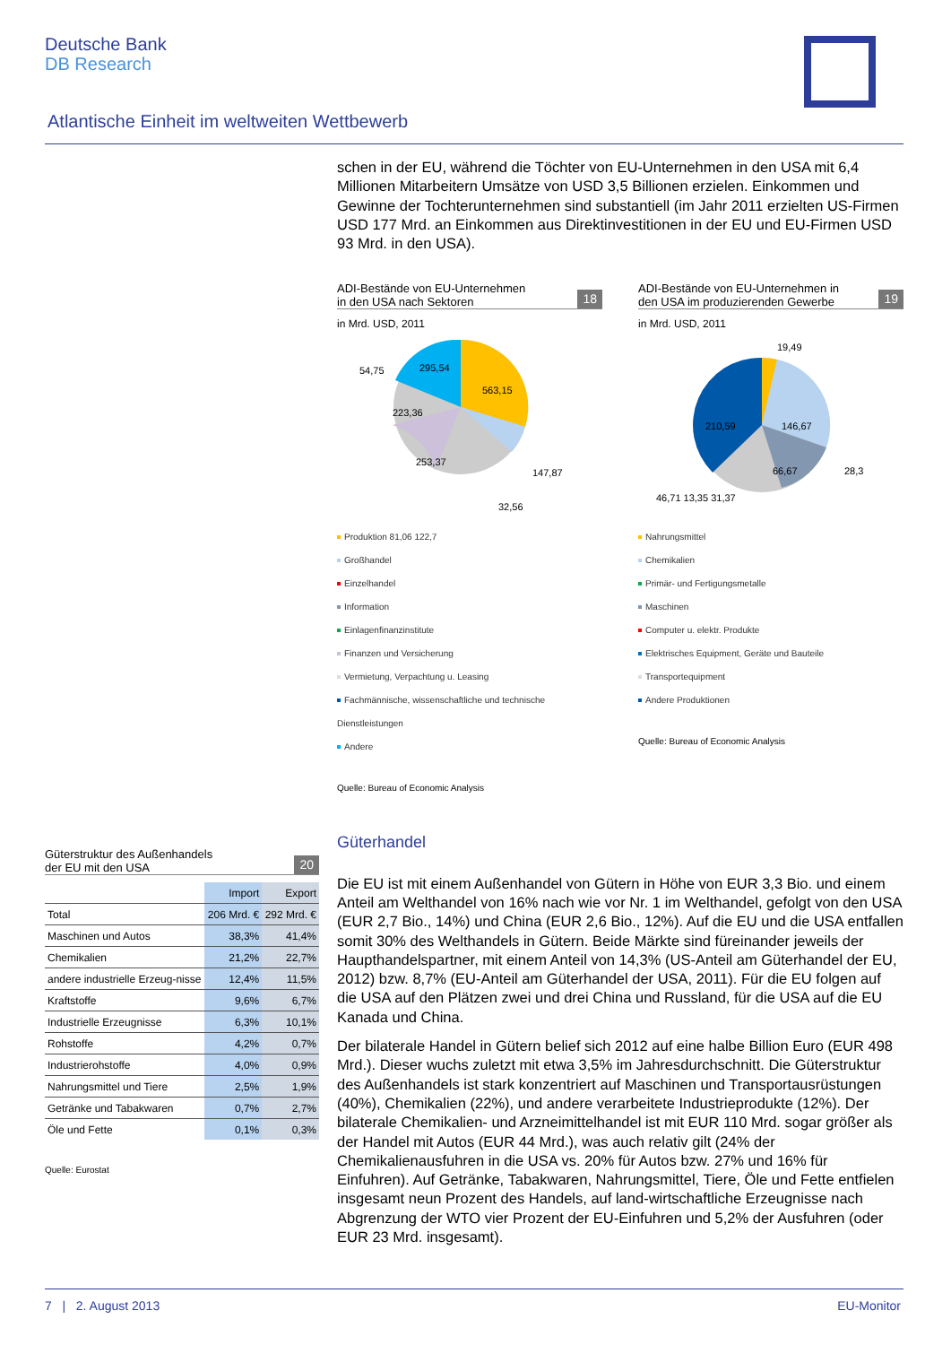Deutsche Bank
DB Research
Atlantische Einheit im weltweiten Wettbewerb
schen in der EU, während die Töchter von EU-Unternehmen in den USA mit 6,4 Millionen Mitarbeitern Umsätze von USD 3,5 Billionen erzielen. Einkommen und Gewinne der Tochterunternehmen sind substantiell (im Jahr 2011 erzielten US-Firmen USD 177 Mrd. an Einkommen aus Direktinvestitionen in der EU und EU-Firmen USD 93 Mrd. in den USA).
ADI-Bestände von EU-Unternehmen
in den USA nach Sektoren
18
in Mrd. USD, 2011
563,15
295,54
223,36
253,37
147,87
32,56
54,75
Produktion 81,06 122,7
Großhandel
Einzelhandel
Information
Einlagenfinanzinstitute
Finanzen und Versicherung
Vermietung, Verpachtung u. Leasing
Fachmännische, wissenschaftliche und technische Dienstleistungen
Andere
Quelle: Bureau of Economic Analysis
ADI-Bestände von EU-Unternehmen in
den USA im produzierenden Gewerbe
19
in Mrd. USD, 2011
19,49
146,67
210,59
66,67
28,3
46,71 13,35 31,37
Nahrungsmittel
Chemikalien
Primär- und Fertigungsmetalle
Maschinen
Computer u. elektr. Produkte
Elektrisches Equipment, Geräte und Bauteile
Transportequipment
Andere Produktionen
Quelle: Bureau of Economic Analysis
Güterhandel
Die EU ist mit einem Außenhandel von Gütern in Höhe von EUR 3,3 Bio. und einem Anteil am Welthandel von 16% nach wie vor Nr. 1 im Welthandel, gefolgt von den USA (EUR 2,7 Bio., 14%) und China (EUR 2,6 Bio., 12%). Auf die EU und die USA entfallen somit 30% des Welthandels in Gütern. Beide Märkte sind füreinander jeweils der Haupthandelspartner, mit einem Anteil von 14,3% (US-Anteil am Güterhandel der EU, 2012) bzw. 8,7% (EU-Anteil am Güterhandel der USA, 2011). Für die EU folgen auf die USA auf den Plätzen zwei und drei China und Russland, für die USA auf die EU Kanada und China.
Der bilaterale Handel in Gütern belief sich 2012 auf eine halbe Billion Euro (EUR 498 Mrd.). Dieser wuchs zuletzt mit etwa 3,5% im Jahresdurchschnitt. Die Güterstruktur des Außenhandels ist stark konzentriert auf Maschinen und Transportausrüstungen (40%), Chemikalien (22%), und andere verarbeitete Industrieprodukte (12%). Der bilaterale Chemikalien- und Arzneimittelhandel ist mit EUR 110 Mrd. sogar größer als der Handel mit Autos (EUR 44 Mrd.), was auch relativ gilt (24% der Chemikalienausfuhren in die USA vs. 20% für Autos bzw. 27% und 16% für Einfuhren). Auf Getränke, Tabakwaren, Nahrungsmittel, Tiere, Öle und Fette entfielen insgesamt neun Prozent des Handels, auf land-wirtschaftliche Erzeugnisse nach Abgrenzung der WTO vier Prozent der EU-Einfuhren und 5,2% der Ausfuhren (oder EUR 23 Mrd. insgesamt).
Güterstruktur des Außenhandels
der EU mit den USA
20
| | Import | Export |
| --- | --- | --- |
| Total | 206 Mrd. € | 292 Mrd. € |
| Maschinen und Autos | 38,3% | 41,4% |
| Chemikalien | 21,2% | 22,7% |
| andere industrielle Erzeug-nisse | 12,4% | 11,5% |
| Kraftstoffe | 9,6% | 6,7% |
| Industrielle Erzeugnisse | 6,3% | 10,1% |
| Rohstoffe | 4,2% | 0,7% |
| Industrierohstoffe | 4,0% | 0,9% |
| Nahrungsmittel und Tiere | 2,5% | 1,9% |
| Getränke und Tabakwaren | 0,7% | 2,7% |
| Öle und Fette | 0,1% | 0,3% |
Quelle: Eurostat
7 | 2. August 2013 EU-Monitor